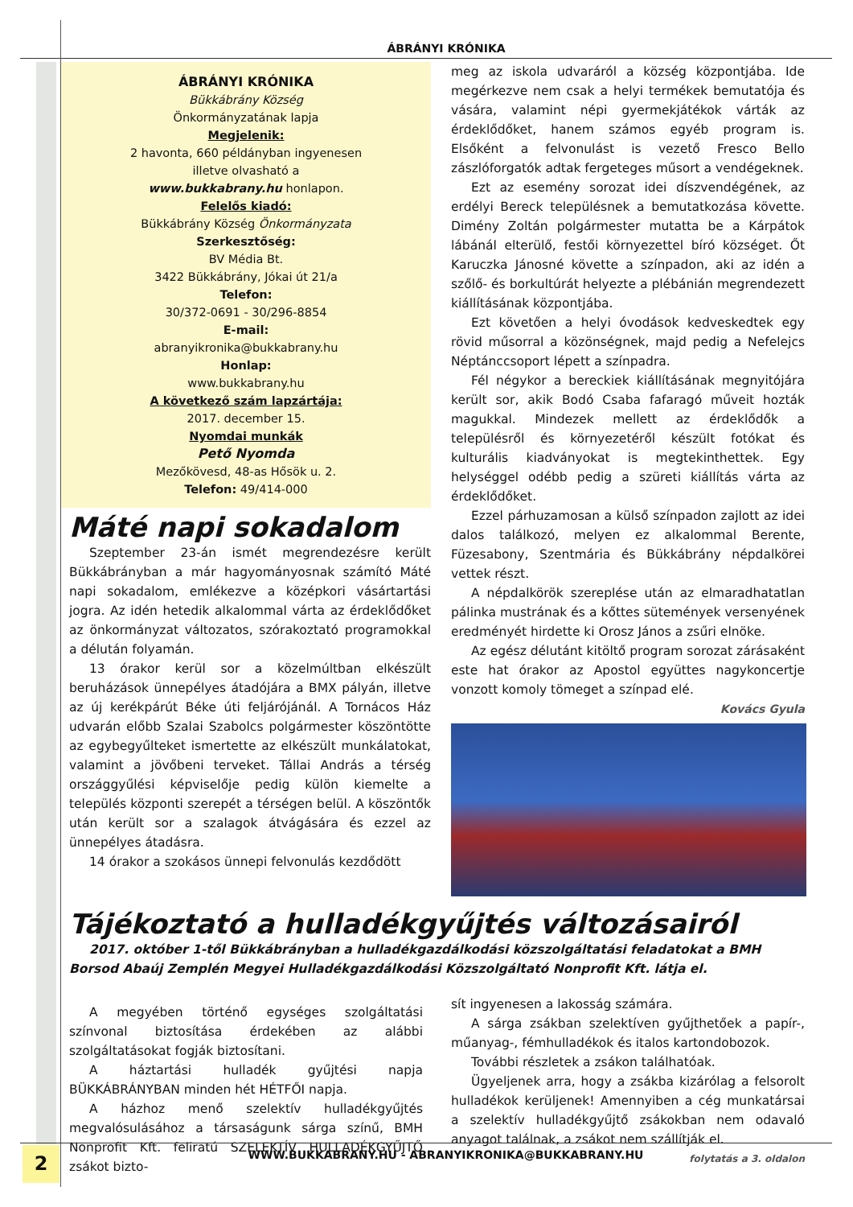ÁBRÁNYI KRÓNIKA
ÁBRÁNYI KRÓNIKA
Bükkábrány Község
Önkormányzatának lapja
Megjelenik:
2 havonta, 660 példányban ingyenesen
illetve olvasható a
www.bukkabrany.hu honlapon.
Felelős kiadó:
Bükkábrány Község Önkormányzata
Szerkesztőség:
BV Média Bt.
3422 Bükkábrány, Jókai út 21/a
Telefon:
30/372-0691 - 30/296-8854
E-mail:
abranyikronika@bukkabrany.hu
Honlap:
www.bukkabrany.hu
A következő szám lapzártája:
2017. december 15.
Nyomdai munkák
Pető Nyomda
Mezőkövesd, 48-as Hősök u. 2.
Telefon: 49/414-000
Máté napi sokadalom
Szeptember 23-án ismét megrendezésre került Bükkábrányban a már hagyományosnak számító Máté napi sokadalom, emlékezve a középkori vásártartási jogra. Az idén hetedik alkalommal várta az érdeklődőket az önkormányzat változatos, szórakoztató programokkal a délután folyamán.
13 órakor kerül sor a közelmúltban elkészült beruházások ünnepélyes átadójára a BMX pályán, illetve az új kerékpárút Béke úti feljárójánál. A Tornácos Ház udvarán előbb Szalai Szabolcs polgármester köszöntötte az egybegyűlteket ismertette az elkészült munkálatokat, valamint a jövőbeni terveket. Tállai András a térség országgyűlési képviselője pedig külön kiemelte a település központi szerepét a térségen belül. A köszöntők után került sor a szalagok átvágására és ezzel az ünnepélyes átadásra.
14 órakor a szokásos ünnepi felvonulás kezdődött
meg az iskola udvaráról a község központjába. Ide megérkezve nem csak a helyi termékek bemutatója és vására, valamint népi gyermekjátékok várták az érdeklődőket, hanem számos egyéb program is. Elsőként a felvonulást is vezető Fresco Bello zászlóforgatók adtak fergeteges műsort a vendégeknek.
Ezt az esemény sorozat idei díszvendégének, az erdélyi Bereck településnek a bemutatkozása követte. Dimény Zoltán polgármester mutatta be a Kárpátok lábánál elterülő, festői környezettel bíró községet. Őt Karuczka Jánosné követte a színpadon, aki az idén a szőlő- és borkultúrát helyezte a plébánián megrendezett kiállításának központjába.
Ezt követően a helyi óvodások kedveskedtek egy rövid műsorral a közönségnek, majd pedig a Nefelejcs Néptánccsoport lépett a színpadra.
Fél négykor a bereckiek kiállításának megnyitójára került sor, akik Bodó Csaba fafaragó műveit hozták magukkal. Mindezek mellett az érdeklődők a településről és környezetéről készült fotókat és kulturális kiadványokat is megtekinthettek. Egy helységgel odébb pedig a szüreti kiállítás várta az érdeklődőket.
Ezzel párhuzamosan a külső színpadon zajlott az idei dalos találkozó, melyen ez alkalommal Berente, Füzesabony, Szentmária és Bükkábrány népdalkörei vettek részt.
A népdalkörök szereplése után az elmaradhatatlan pálinka mustrának és a kőttes sütemények versenyének eredményét hirdette ki Orosz János a zsűri elnöke.
Az egész délutánt kitöltő program sorozat zárásaként este hat órakor az Apostol együttes nagykoncertje vonzott komoly tömeget a színpad elé.
Kovács Gyula
Tájékoztató a hulladékgyűjtés változásairól
2017. október 1-től Bükkábrányban a hulladékgazdálkodási közszolgáltatási feladatokat a BMH Borsod Abaúj Zemplén Megyei Hulladékgazdálkodási Közszolgáltató Nonprofit Kft. látja el.
A megyében történő egységes szolgáltatási színvonal biztosítása érdekében az alábbi szolgáltatásokat fogják biztosítani.
A háztartási hulladék gyűjtési napja BÜKKÁBRÁNYBAN minden hét HÉTFŐI napja.
A házhoz menő szelektív hulladékgyűjtés megvalósulásához a társaságunk sárga színű, BMH Nonprofit Kft. feliratú SZELEKTÍV HULLADÉKGYŰJTŐ zsákot bizto-
sít ingyenesen a lakosság számára.
A sárga zsákban szelektíven gyűjthetőek a papír-, műanyag-, fémhulladékok és italos kartondobozok.
További részletek a zsákon találhatóak.
Ügyeljenek arra, hogy a zsákba kizárólag a felsorolt hulladékok kerüljenek! Amennyiben a cég munkatársai a szelektív hulladékgyűjtő zsákokban nem odavaló anyagot találnak, a zsákot nem szállítják el.
folytatás a 3. oldalon
2
WWW.BUKKABRANY.HU - ABRANYIKRONIKA@BUKKABRANY.HU